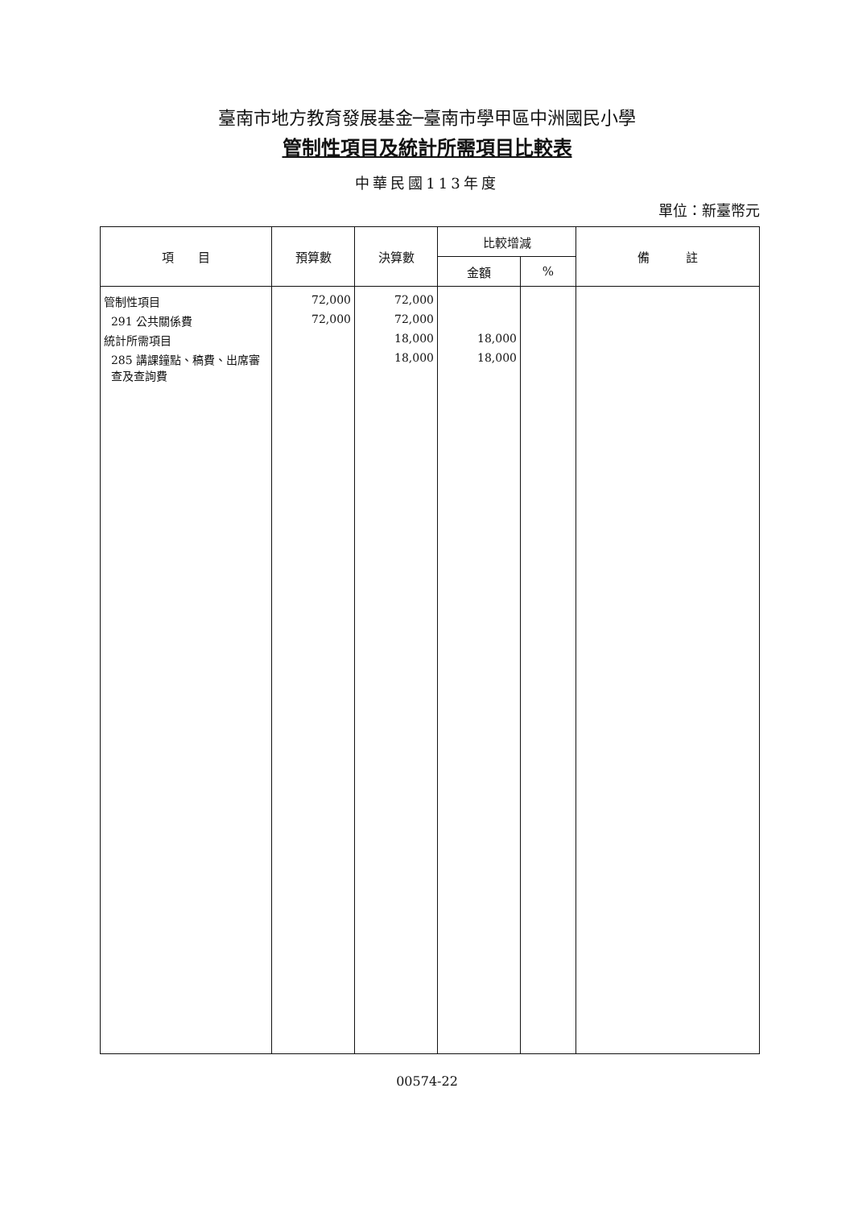臺南市地方教育發展基金─臺南市學甲區中洲國民小學
管制性項目及統計所需項目比較表
中華民國113年度
單位：新臺幣元
| 項 目 | 預算數 | 決算數 | 比較增減 | | 備 註 |
| --- | --- | --- | --- | --- | --- |
| | | | 金額 | % | |
| 管制性項目 | 72,000 | 72,000 | | | |
| 291 公共關係費 | 72,000 | 72,000 | | | |
| 統計所需項目 | | 18,000 | 18,000 | | |
| 285 講課鐘點、稿費、出席審 查及查詢費 | | 18,000 | 18,000 | | |
00574-22